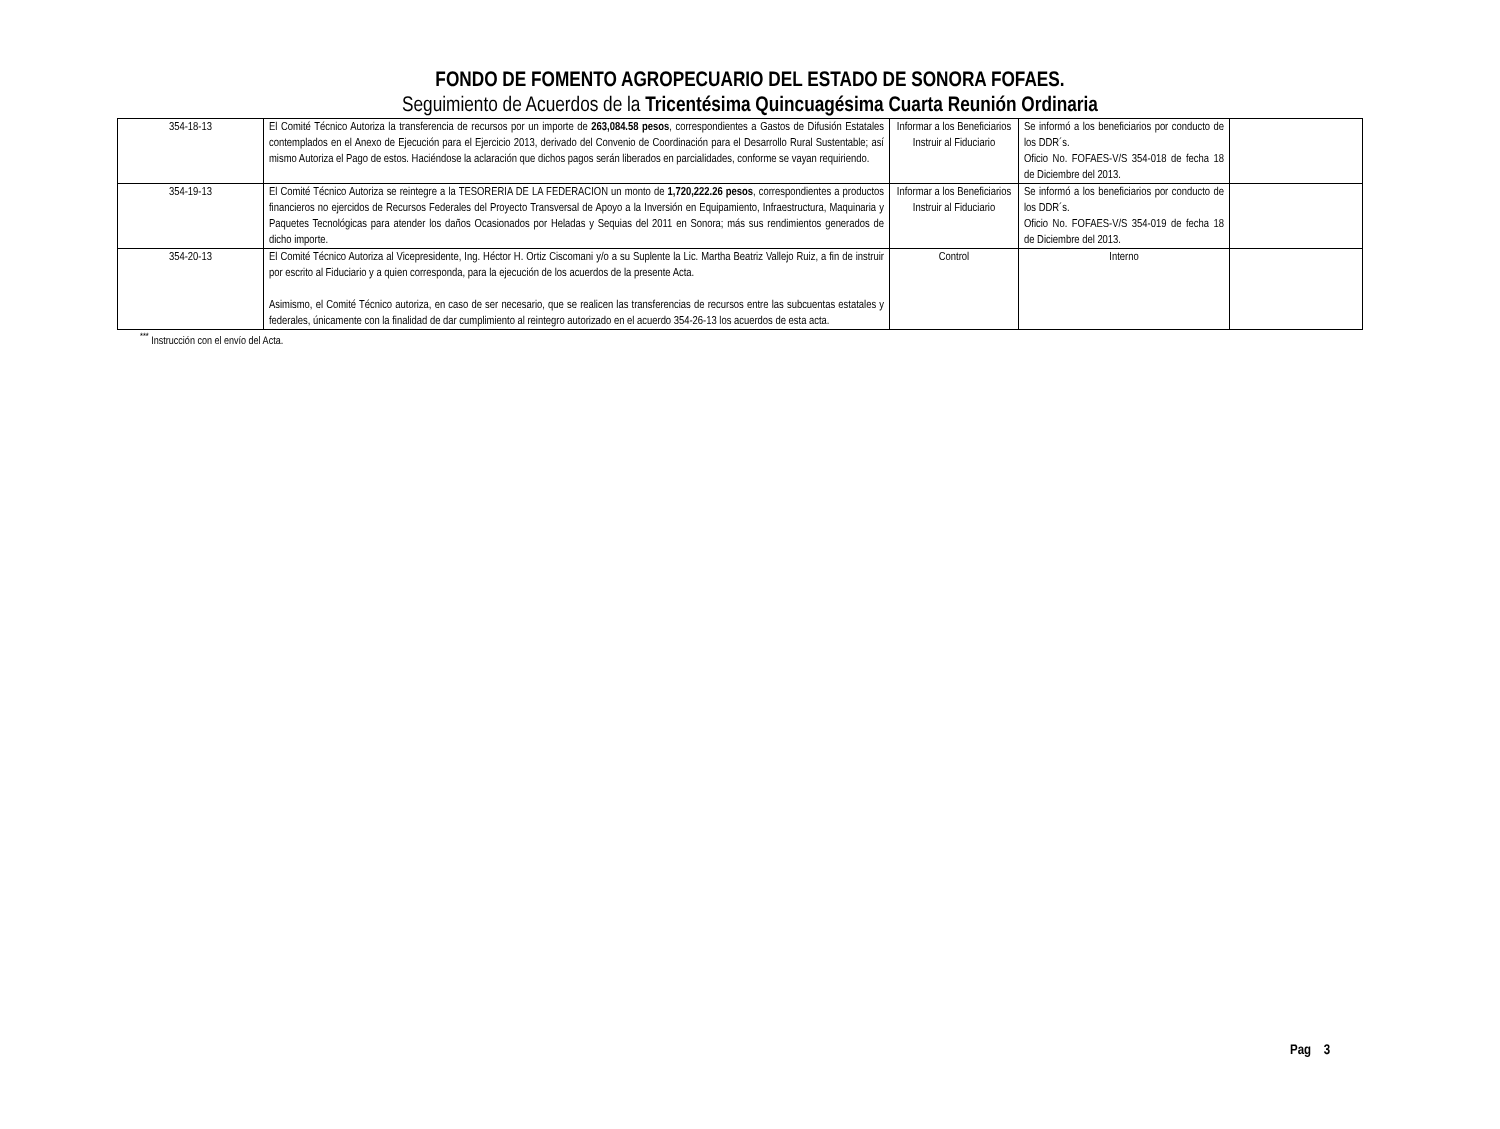FONDO DE FOMENTO AGROPECUARIO DEL ESTADO DE SONORA FOFAES.
Seguimiento de Acuerdos de la Tricentésima Quincuagésima Cuarta Reunión Ordinaria
| 354-18-13 | El Comité Técnico Autoriza la transferencia de recursos por un importe de 263,084.58 pesos , correspondientes a Gastos de Difusión Estatales contemplados en el Anexo de Ejecución para el Ejercicio 2013, derivado del Convenio de Coordinación para el Desarrollo Rural Sustentable; así mismo Autoriza el Pago de estos. Haciéndose la aclaración que dichos pagos serán liberados en parcialidades, conforme se vayan requiriendo. | Informar a los Beneficiarios Instruir al Fiduciario | Se informó a los beneficiarios por conducto de los DDR´s. Oficio No. FOFAES-V/S 354-018 de fecha 18 de Diciembre del 2013. | |
| 354-19-13 | El Comité Técnico Autoriza se reintegre a la TESORERIA DE LA FEDERACION un monto de 1,720,222.26 pesos , correspondientes a productos financieros no ejercidos de Recursos Federales del Proyecto Transversal de Apoyo a la Inversión en Equipamiento, Infraestructura, Maquinaria y Paquetes Tecnológicas para atender los daños Ocasionados por Heladas y Sequias del 2011 en Sonora; más sus rendimientos generados de dicho importe. | Informar a los Beneficiarios Instruir al Fiduciario | Se informó a los beneficiarios por conducto de los DDR´s. Oficio No. FOFAES-V/S 354-019 de fecha 18 de Diciembre del 2013. | |
| 354-20-13 | El Comité Técnico Autoriza al Vicepresidente, Ing. Héctor H. Ortiz Ciscomani y/o a su Suplente la Lic. Martha Beatriz Vallejo Ruiz, a fin de instruir por escrito al Fiduciario y a quien corresponda, para la ejecución de los acuerdos de la presente Acta. Asimismo, el Comité Técnico autoriza, en caso de ser necesario, que se realicen las transferencias de recursos entre las subcuentas estatales y federales, únicamente con la finalidad de dar cumplimiento al reintegro autorizado en el acuerdo 354-26-13 los acuerdos de esta acta. | Control | Interno | |
<sup>***</sup> Instrucción con el envío del Acta.
Pag 3